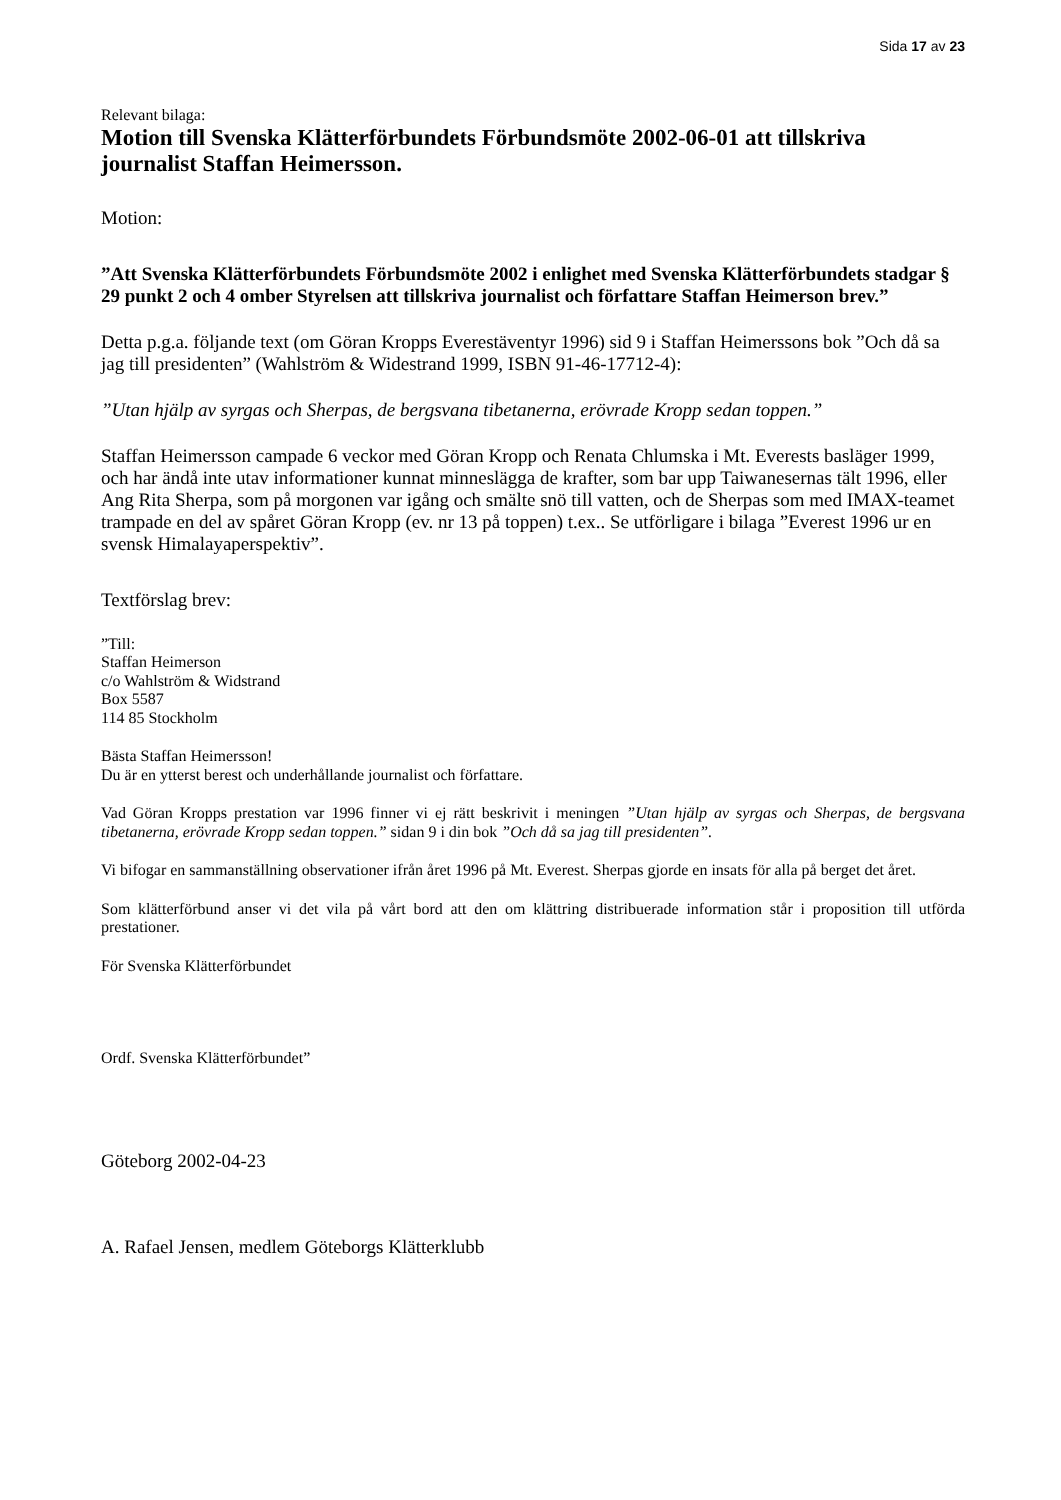Sida 17 av 23
Relevant bilaga:
Motion till Svenska Klätterförbundets Förbundsmöte 2002-06-01 att tillskriva journalist Staffan Heimersson.
Motion:
”Att Svenska Klätterförbundets Förbundsmöte 2002 i enlighet med Svenska Klätterförbundets stadgar § 29 punkt 2 och 4 omber Styrelsen att tillskriva journalist och författare Staffan Heimerson brev.”
Detta p.g.a. följande text (om Göran Kropps Everestäventyr 1996) sid 9 i Staffan Heimerssons bok ”Och då sa jag till presidenten” (Wahlström & Widestrand 1999, ISBN 91-46-17712-4):
”Utan hjälp av syrgas och Sherpas, de bergsvana tibetanerna, erövrade Kropp sedan toppen.”
Staffan Heimersson campade 6 veckor med Göran Kropp och Renata Chlumska i Mt. Everests basläger 1999, och har ändå inte utav informationer kunnat minneslägga de krafter, som bar upp Taiwanesernas tält 1996, eller Ang Rita Sherpa, som på morgonen var igång och smälte snö till vatten, och de Sherpas som med IMAX-teamet trampade en del av spåret Göran Kropp (ev. nr 13 på toppen) t.ex.. Se utförligare i bilaga ”Everest 1996 ur en svensk Himalayaperspektiv”.
Textförslag brev:
”Till:
Staffan Heimerson
c/o Wahlström & Widstrand
Box 5587
114 85 Stockholm
Bästa Staffan Heimersson!
Du är en ytterst berest och underhållande journalist och författare.
Vad Göran Kropps prestation var 1996 finner vi ej rätt beskrivit i meningen ”Utan hjälp av syrgas och Sherpas, de bergsvana tibetanerna, erövrade Kropp sedan toppen.” sidan 9 i din bok ”Och då sa jag till presidenten”.
Vi bifogar en sammanställning observationer ifrån året 1996 på Mt. Everest. Sherpas gjorde en insats för alla på berget det året.
Som klätterförbund anser vi det vila på vårt bord att den om klättring distribuerade information står i proposition till utförda prestationer.
För Svenska Klätterförbundet
Ordf. Svenska Klätterförbundet”
Göteborg 2002-04-23
A. Rafael Jensen, medlem Göteborgs Klätterklubb